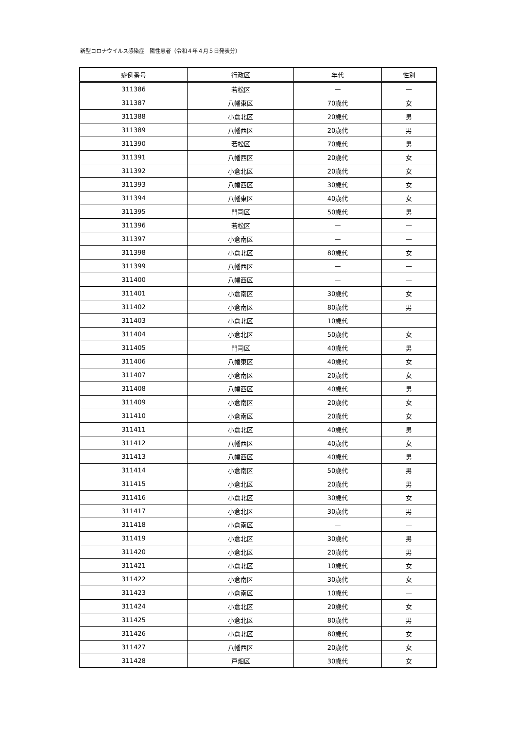新型コロナウイルス感染症　陽性患者（令和４年４月５日発表分）
| 症例番号 | 行政区 | 年代 | 性別 |
| --- | --- | --- | --- |
| 311386 | 若松区 | — | — |
| 311387 | 八幡東区 | 70歳代 | 女 |
| 311388 | 小倉北区 | 20歳代 | 男 |
| 311389 | 八幡西区 | 20歳代 | 男 |
| 311390 | 若松区 | 70歳代 | 男 |
| 311391 | 八幡西区 | 20歳代 | 女 |
| 311392 | 小倉北区 | 20歳代 | 女 |
| 311393 | 八幡西区 | 30歳代 | 女 |
| 311394 | 八幡東区 | 40歳代 | 女 |
| 311395 | 門司区 | 50歳代 | 男 |
| 311396 | 若松区 | — | — |
| 311397 | 小倉南区 | — | — |
| 311398 | 小倉北区 | 80歳代 | 女 |
| 311399 | 八幡西区 | — | — |
| 311400 | 八幡西区 | — | — |
| 311401 | 小倉南区 | 30歳代 | 女 |
| 311402 | 小倉南区 | 80歳代 | 男 |
| 311403 | 小倉北区 | 10歳代 | — |
| 311404 | 小倉北区 | 50歳代 | 女 |
| 311405 | 門司区 | 40歳代 | 男 |
| 311406 | 八幡東区 | 40歳代 | 女 |
| 311407 | 小倉南区 | 20歳代 | 女 |
| 311408 | 八幡西区 | 40歳代 | 男 |
| 311409 | 小倉南区 | 20歳代 | 女 |
| 311410 | 小倉南区 | 20歳代 | 女 |
| 311411 | 小倉北区 | 40歳代 | 男 |
| 311412 | 八幡西区 | 40歳代 | 女 |
| 311413 | 八幡西区 | 40歳代 | 男 |
| 311414 | 小倉南区 | 50歳代 | 男 |
| 311415 | 小倉北区 | 20歳代 | 男 |
| 311416 | 小倉北区 | 30歳代 | 女 |
| 311417 | 小倉北区 | 30歳代 | 男 |
| 311418 | 小倉南区 | — | — |
| 311419 | 小倉北区 | 30歳代 | 男 |
| 311420 | 小倉北区 | 20歳代 | 男 |
| 311421 | 小倉北区 | 10歳代 | 女 |
| 311422 | 小倉南区 | 30歳代 | 女 |
| 311423 | 小倉南区 | 10歳代 | — |
| 311424 | 小倉北区 | 20歳代 | 女 |
| 311425 | 小倉北区 | 80歳代 | 男 |
| 311426 | 小倉北区 | 80歳代 | 女 |
| 311427 | 八幡西区 | 20歳代 | 女 |
| 311428 | 戸畑区 | 30歳代 | 女 |